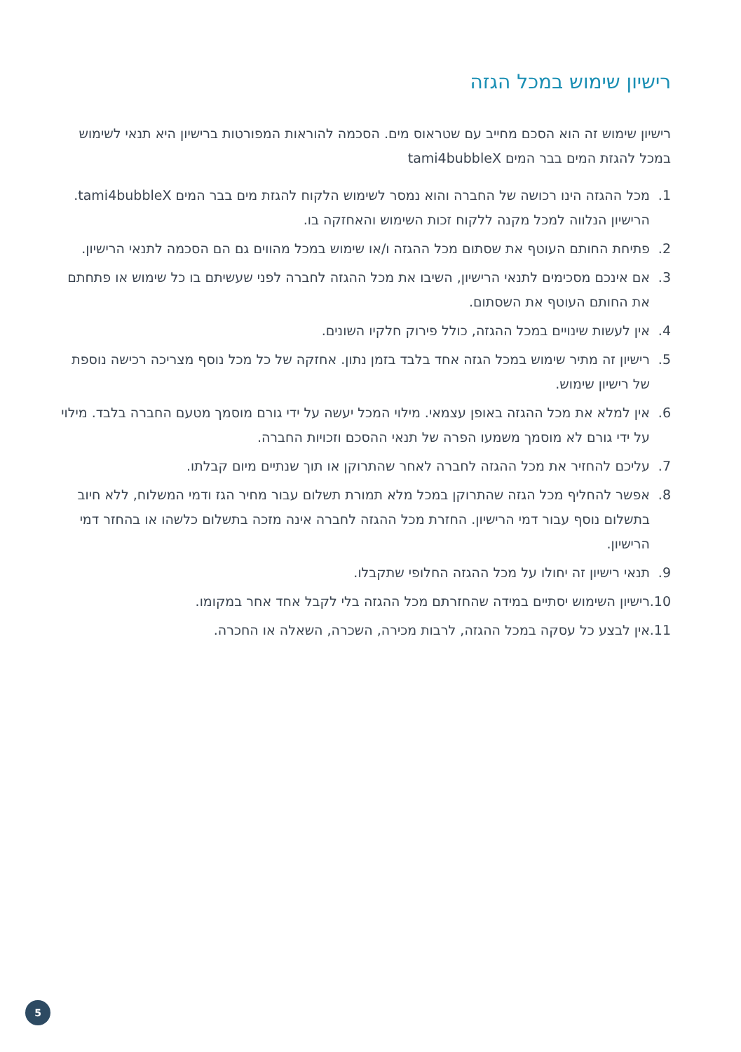רישיון שימוש במכל הגזה
רישיון שימוש זה הוא הסכם מחייב עם שטראוס מים. הסכמה להוראות המפורטות ברישיון היא תנאי לשימוש במכל להגזת המים בבר המים tami4bubbleX
1. מכל ההגזה הינו רכושה של החברה והוא נמסר לשימוש הלקוח להגזת מים בבר המים tami4bubbleX. הרישיון הנלווה למכל מקנה ללקוח זכות השימוש והאחזקה בו.
2. פתיחת החותם העוטף את שסתום מכל ההגזה ו/או שימוש במכל מהווים גם הם הסכמה לתנאי הרישיון.
3. אם אינכם מסכימים לתנאי הרישיון, השיבו את מכל ההגזה לחברה לפני שעשיתם בו כל שימוש או פתחתם את החותם העוטף את השסתום.
4. אין לעשות שינויים במכל ההגזה, כולל פירוק חלקיו השונים.
5. רישיון זה מתיר שימוש במכל הגזה אחד בלבד בזמן נתון. אחזקה של כל מכל נוסף מצריכה רכישה נוספת של רישיון שימוש.
6. אין למלא את מכל ההגזה באופן עצמאי. מילוי המכל יעשה על ידי גורם מוסמך מטעם החברה בלבד. מילוי על ידי גורם לא מוסמך משמעו הפרה של תנאי ההסכם וזכויות החברה.
7. עליכם להחזיר את מכל ההגזה לחברה לאחר שהתרוקן או תוך שנתיים מיום קבלתו.
8. אפשר להחליף מכל הגזה שהתרוקן במכל מלא תמורת תשלום עבור מחיר הגז ודמי המשלוח, ללא חיוב בתשלום נוסף עבור דמי הרישיון. החזרת מכל ההגזה לחברה אינה מזכה בתשלום כלשהו או בהחזר דמי הרישיון.
9. תנאי רישיון זה יחולו על מכל ההגזה החלופי שתקבלו.
10. רישיון השימוש יסתיים במידה שהחזרתם מכל ההגזה בלי לקבל אחד אחר במקומו.
11. אין לבצע כל עסקה במכל ההגזה, לרבות מכירה, השכרה, השאלה או החכרה.
5